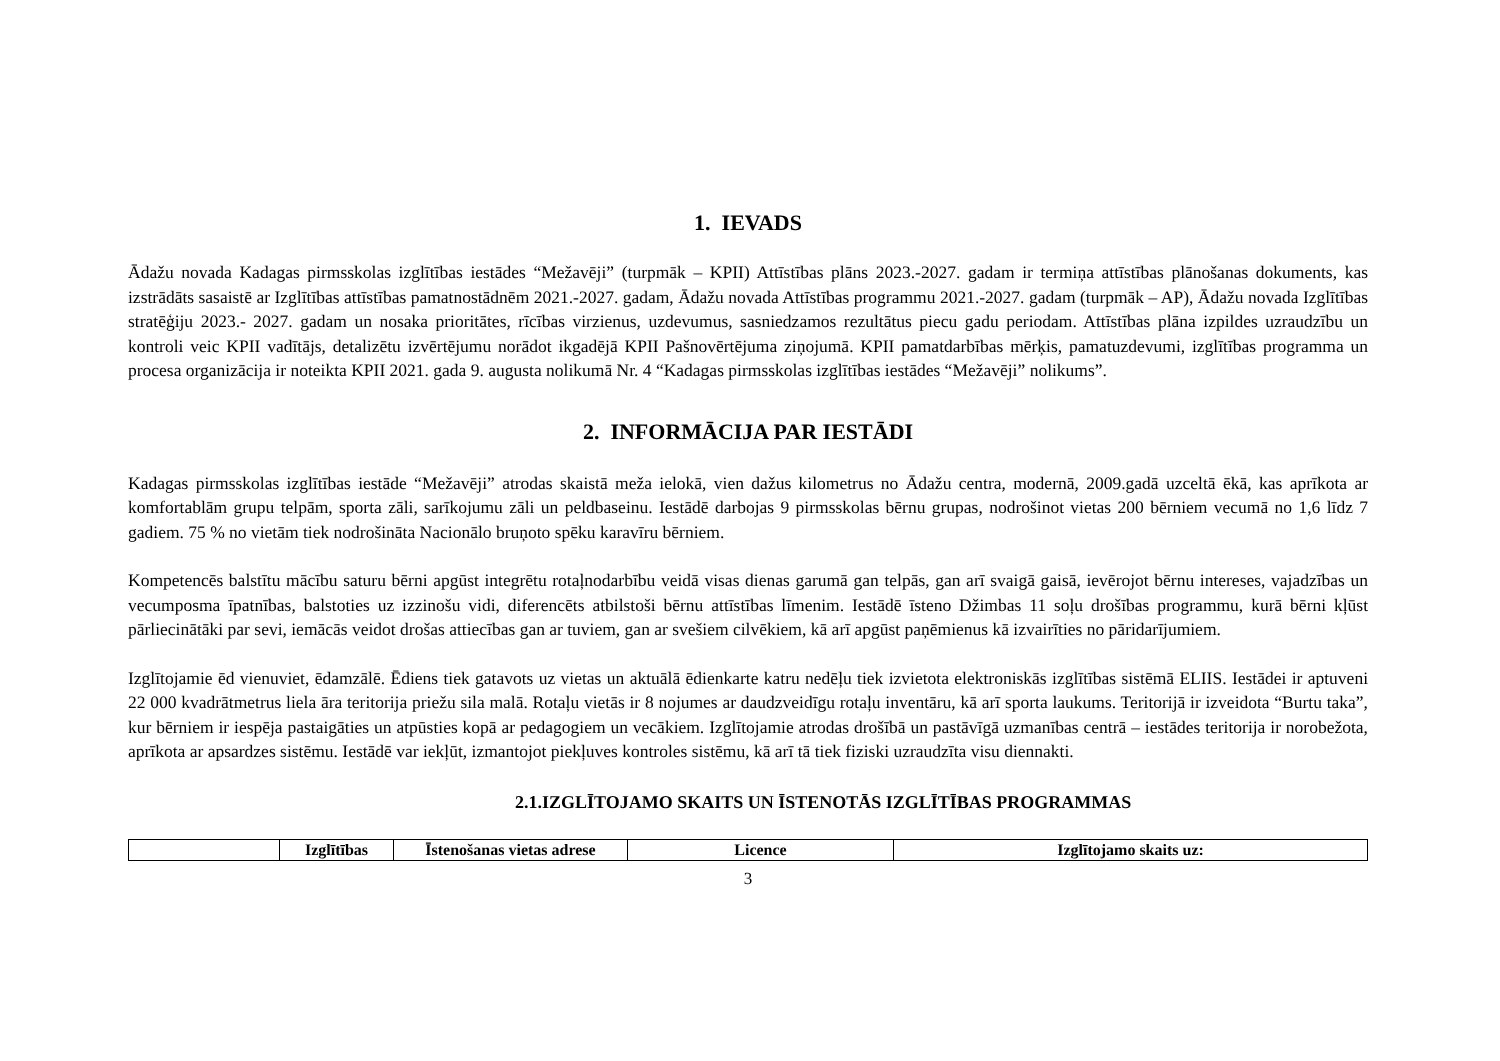1. IEVADS
Ādažu novada Kadagas pirmsskolas izglītības iestādes “Mežavēji” (turpmāk – KPII) Attīstības plāns 2023.-2027. gadam ir termiņa attīstības plānošanas dokuments, kas izstrādāts sasaistē ar Izglītības attīstības pamatnostādnēm 2021.-2027. gadam, Ādažu novada Attīstības programmu 2021.-2027. gadam (turpmāk – AP), Ādažu novada Izglītības stratēģiju 2023.- 2027. gadam un nosaka prioritātes, rīcības virzienus, uzdevumus, sasniedzamos rezultātus piecu gadu periodam. Attīstības plāna izpildes uzraudzību un kontroli veic KPII vadītājs, detalizētu izvērtējumu norādot ikgadējā KPII Pašnovērtējuma ziņojumā. KPII pamatdarbības mērķis, pamatuzdevumi, izglītības programma un procesa organizācija ir noteikta KPII 2021. gada 9. augusta nolikumā Nr. 4 “Kadagas pirmsskolas izglītības iestādes “Mežavēji” nolikums”.
2. INFORMĀCIJA PAR IESTĀDI
Kadagas pirmsskolas izglītības iestāde “Mežavēji” atrodas skaistā meža ielokā, vien dažus kilometrus no Ādažu centra, modernā, 2009.gadā uzceltā ēkā, kas aprīkota ar komfortablām grupu telpām, sporta zāli, sarīkojumu zāli un peldbaseinu. Iestādē darbojas 9 pirmsskolas bērnu grupas, nodrošinot vietas 200 bērniem vecumā no 1,6 līdz 7 gadiem. 75 % no vietām tiek nodrošināta Nacionālo bruņoto spēku karavīru bērniem.
Kompetencēs balstītu mācību saturu bērni apgūst integrētu rotaļnodarbību veidā visas dienas garumā gan telpās, gan arī svaigā gaisā, ievērojot bērnu intereses, vajadzības un vecumposma īpatnības, balstoties uz izzinošu vidi, diferencēts atbilstoši bērnu attīstības līmenim. Iestādē īsteno Džimbas 11 soļu drošības programmu, kurā bērni kļūst pārliecinātāki par sevi, iemācās veidot drošas attiecības gan ar tuviem, gan ar svešiem cilvēkiem, kā arī apgūst paņēmienus kā izvairīties no pāridarījumiem.
Izglītojamie ēd vienuviet, ēdamzālē. Ēdiens tiek gatavots uz vietas un aktuālā ēdienkarte katru nedēļu tiek izvietota elektroniskās izglītības sistēmā ELIIS. Iestādei ir aptuveni 22 000 kvadrātmetrus liela āra teritorija priežu sila malā. Rotaļu vietās ir 8 nojumes ar daudzveidīgu rotaļu inventāru, kā arī sporta laukums. Teritorijā ir izveidota “Burtu taka”, kur bērniem ir iespēja pastaigāties un atpūsties kopā ar pedagogiem un vecākiem. Izglītojamie atrodas drošībā un pastāvīgā uzmanības centrā – iestādes teritorija ir norobežota, aprīkota ar apsardzes sistēmu. Iestādē var iekļūt, izmantojot piekļuves kontroles sistēmu, kā arī tā tiek fiziski uzraudzīta visu diennakti.
2.1.IZGLĪTOJAMO SKAITS UN ĪSTENOTĀS IZGLĪTĪBAS PROGRAMMAS
| | Izglītības | Īstenošanas vietas adrese | Licence | Izglītojamo skaits uz: |
| --- | --- | --- | --- | --- |
3